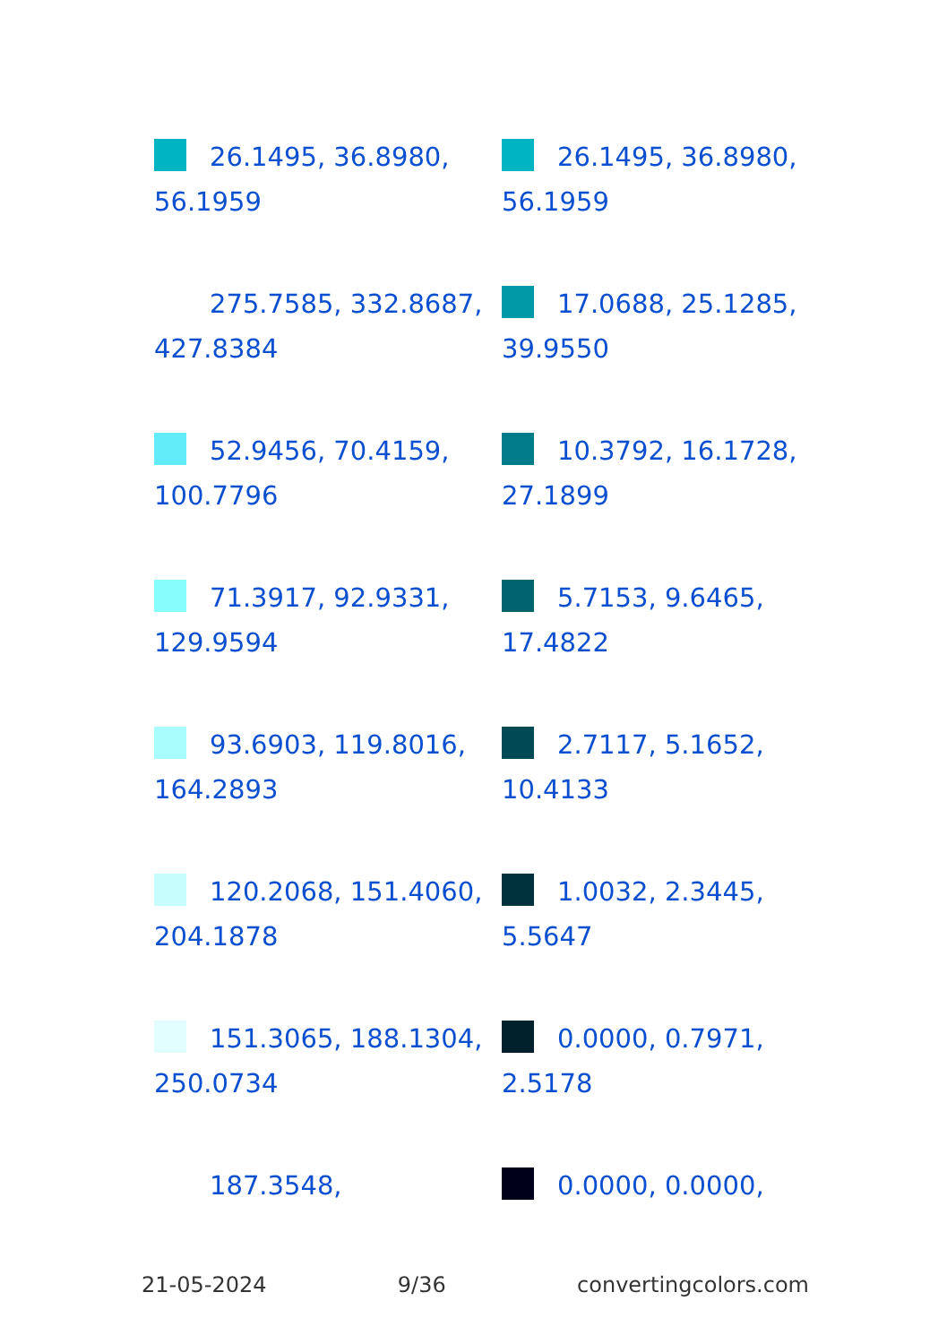26.1495, 36.8980, 56.1959
26.1495, 36.8980, 56.1959
275.7585, 332.8687, 427.8384
17.0688, 25.1285, 39.9550
52.9456, 70.4159, 100.7796
10.3792, 16.1728, 27.1899
71.3917, 92.9331, 129.9594
5.7153, 9.6465, 17.4822
93.6903, 119.8016, 164.2893
2.7117, 5.1652, 10.4133
120.2068, 151.4060, 204.1878
1.0032, 2.3445, 5.5647
151.3065, 188.1304, 250.0734
0.0000, 0.7971, 2.5178
187.3548,
0.0000, 0.0000,
21-05-2024 9/36 convertingcolors.com